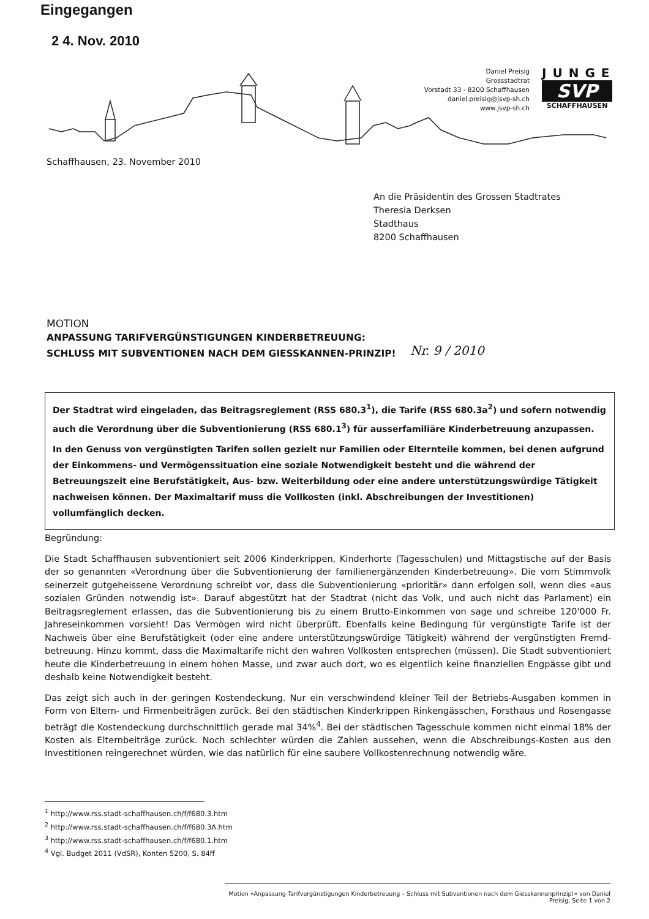Eingegangen
2 4. Nov. 2010
Daniel Preisig
Grossstadtrat
Vorstadt 33 - 8200 Schaffhausen
daniel.preisig@jsvp-sh.ch
www.jsvp-sh.ch
JUNGE
SVP
SCHAFFHAUSEN
Schaffhausen, 23. November 2010
An die Präsidentin des Grossen Stadtrates
Theresia Derksen
Stadthaus
8200 Schaffhausen
MOTION
ANPASSUNG TARIFVERGÜNSTIGUNGEN KINDERBETREUUNG:
SCHLUSS MIT SUBVENTIONEN NACH DEM GIESSKANNEN-PRINZIP!
Nr. 9 / 2010
Der Stadtrat wird eingeladen, das Beitragsreglement (RSS 680.3<sup>1</sup>), die Tarife (RSS 680.3a<sup>2</sup>) und sofern notwendig auch die Verordnung über die Subventionierung (RSS 680.1<sup>3</sup>) für ausserfamiliäre Kinderbetreuung anzupassen.
In den Genuss von vergünstigten Tarifen sollen gezielt nur Familien oder Elternteile kommen, bei denen aufgrund der Einkommens- und Vermögenssituation eine soziale Notwendigkeit besteht und die während der Betreuungszeit eine Berufstätigkeit, Aus- bzw. Weiterbildung oder eine andere unterstützungswürdige Tätigkeit nachweisen können. Der Maximaltarif muss die Vollkosten (inkl. Abschreibungen der Investitionen) vollumfänglich decken.
Begründung:
Die Stadt Schaffhausen subventioniert seit 2006 Kinderkrippen, Kinderhorte (Tagesschulen) und Mittagstische auf der Basis der so genannten «Verordnung über die Subventionierung der familienergänzenden Kinderbetreuung». Die vom Stimmvolk seinerzeit gutgeheissene Verordnung schreibt vor, dass die Subventionierung «prioritär» dann erfolgen soll, wenn dies «aus sozialen Gründen notwendig ist». Darauf abgestützt hat der Stadtrat (nicht das Volk, und auch nicht das Parlament) ein Beitragsreglement erlassen, das die Subventionierung bis zu einem Brutto-Einkommen von sage und schreibe 120'000 Fr. Jahreseinkommen vorsieht! Das Vermögen wird nicht überprüft. Ebenfalls keine Bedingung für vergünstigte Tarife ist der Nachweis über eine Berufstätigkeit (oder eine andere unterstützungswürdige Tätigkeit) während der vergünstigten Fremd-betreuung. Hinzu kommt, dass die Maximaltarife nicht den wahren Vollkosten entsprechen (müssen). Die Stadt subventioniert heute die Kinderbetreuung in einem hohen Masse, und zwar auch dort, wo es eigentlich keine finanziellen Engpässe gibt und deshalb keine Notwendigkeit besteht.
Das zeigt sich auch in der geringen Kostendeckung. Nur ein verschwindend kleiner Teil der Betriebs-Ausgaben kommen in Form von Eltern- und Firmenbeiträgen zurück. Bei den städtischen Kinderkrippen Rinkengässchen, Forsthaus und Rosengasse beträgt die Kostendeckung durchschnittlich gerade mal 34%<sup>4</sup>. Bei der städtischen Tagesschule kommen nicht einmal 18% der Kosten als Elternbeiträge zurück. Noch schlechter würden die Zahlen aussehen, wenn die Abschreibungs-Kosten aus den Investitionen reingerechnet würden, wie das natürlich für eine saubere Vollkostenrechnung notwendig wäre.
<sup>1</sup> http://www.rss.stadt-schaffhausen.ch/f/f680.3.htm
<sup>2</sup> http://www.rss.stadt-schaffhausen.ch/f/f680.3A.htm
<sup>3</sup> http://www.rss.stadt-schaffhausen.ch/f/f680.1.htm
<sup>4</sup> Vgl. Budget 2011 (VdSR), Konten 5200, S. 84ff
Motion «Anpassung Tarifvergünstigungen Kinderbetreuung – Schluss mit Subventionen nach dem Giesskannenprinzip!» von Daniel Preisig, Seite 1 von 2